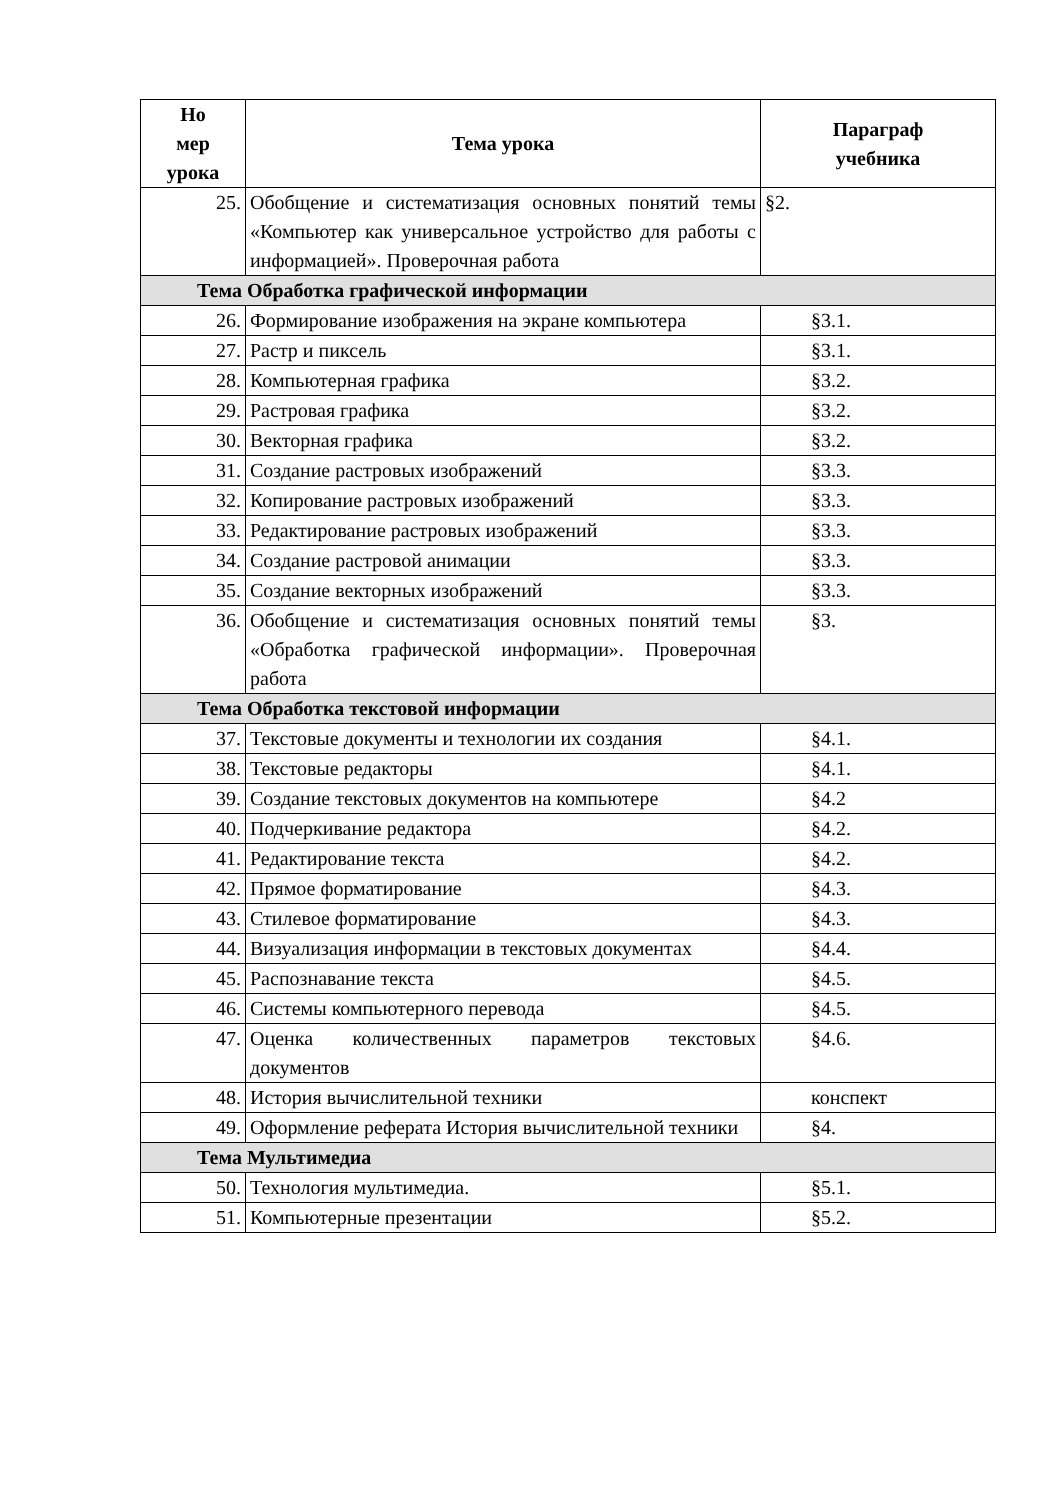| Но мер урока | Тема урока | Параграф учебника |
| --- | --- | --- |
| 25. | Обобщение и систематизация основных понятий темы «Компьютер как универсальное устройство для работы с информацией». Проверочная работа | §2. |
| Тема Обработка графической информации | | |
| 26. | Формирование изображения на экране компьютера | §3.1. |
| 27. | Растр и пиксель | §3.1. |
| 28. | Компьютерная графика | §3.2. |
| 29. | Растровая графика | §3.2. |
| 30. | Векторная графика | §3.2. |
| 31. | Создание растровых изображений | §3.3. |
| 32. | Копирование растровых изображений | §3.3. |
| 33. | Редактирование растровых изображений | §3.3. |
| 34. | Создание растровой анимации | §3.3. |
| 35. | Создание векторных изображений | §3.3. |
| 36. | Обобщение и систематизация основных понятий темы «Обработка графической информации». Проверочная работа | §3. |
| Тема Обработка текстовой информации | | |
| 37. | Текстовые документы и технологии их создания | §4.1. |
| 38. | Текстовые редакторы | §4.1. |
| 39. | Создание текстовых документов на компьютере | §4.2 |
| 40. | Подчеркивание редактора | §4.2. |
| 41. | Редактирование текста | §4.2. |
| 42. | Прямое форматирование | §4.3. |
| 43. | Стилевое форматирование | §4.3. |
| 44. | Визуализация информации в текстовых документах | §4.4. |
| 45. | Распознавание текста | §4.5. |
| 46. | Системы компьютерного перевода | §4.5. |
| 47. | Оценка количественных параметров текстовых документов | §4.6. |
| 48. | История вычислительной техники | конспект |
| 49. | Оформление реферата История вычислительной техники | §4. |
| Тема Мультимедиа | | |
| 50. | Технология мультимедиа. | §5.1. |
| 51. | Компьютерные презентации | §5.2. |